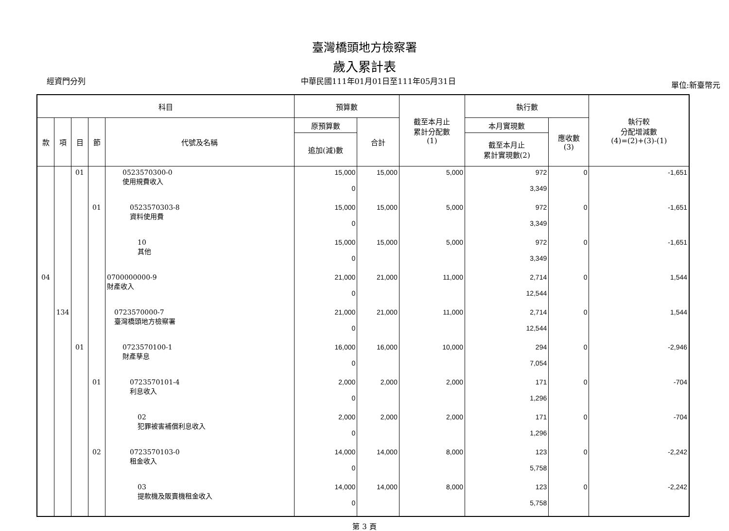臺灣橋頭地方檢察署
歲入累計表
經資門分列 中華民國111年01月01日至111年05月31日 單位:新臺幣元
| 科目 | | | | | 預算數 | | 截至本月止 累計分配數 (1) | 執行數 | | 執行較 分配增減數 (4)=(2)+(3)-(1) |
| --- | --- | --- | --- | --- | --- | --- | --- | --- | --- | --- |
| 款 | 項 | 目 | 節 | 代號及名稱 | 原預算數 | 合計 | | 本月實現數 | 應收數 (3) | |
| | | | | | 追加(減)數 | | | 截至本月止 累計實現數(2) | | |
| | | 01 | | 0523570300-0 使用規費收入 | 15,000 0 | 15,000 | 5,000 | 972 3,349 | 0 | -1,651 |
| | | | 01 | 0523570303-8 資料使用費 | 15,000 0 | 15,000 | 5,000 | 972 3,349 | 0 | -1,651 |
| | | | | 10 其他 | 15,000 0 | 15,000 | 5,000 | 972 3,349 | 0 | -1,651 |
| 04 | | | | 0700000000-9 財產收入 | 21,000 0 | 21,000 | 11,000 | 2,714 12,544 | 0 | 1,544 |
| | 134 | | | 0723570000-7 臺灣橋頭地方檢察署 | 21,000 0 | 21,000 | 11,000 | 2,714 12,544 | 0 | 1,544 |
| | | 01 | | 0723570100-1 財產孳息 | 16,000 0 | 16,000 | 10,000 | 294 7,054 | 0 | -2,946 |
| | | | 01 | 0723570101-4 利息收入 | 2,000 0 | 2,000 | 2,000 | 171 1,296 | 0 | -704 |
| | | | | 02 犯罪被害補償利息收入 | 2,000 0 | 2,000 | 2,000 | 171 1,296 | 0 | -704 |
| | | | 02 | 0723570103-0 租金收入 | 14,000 0 | 14,000 | 8,000 | 123 5,758 | 0 | -2,242 |
| | | | | 03 提款機及販賣機租金收入 | 14,000 0 | 14,000 | 8,000 | 123 5,758 | 0 | -2,242 |
第 3 頁